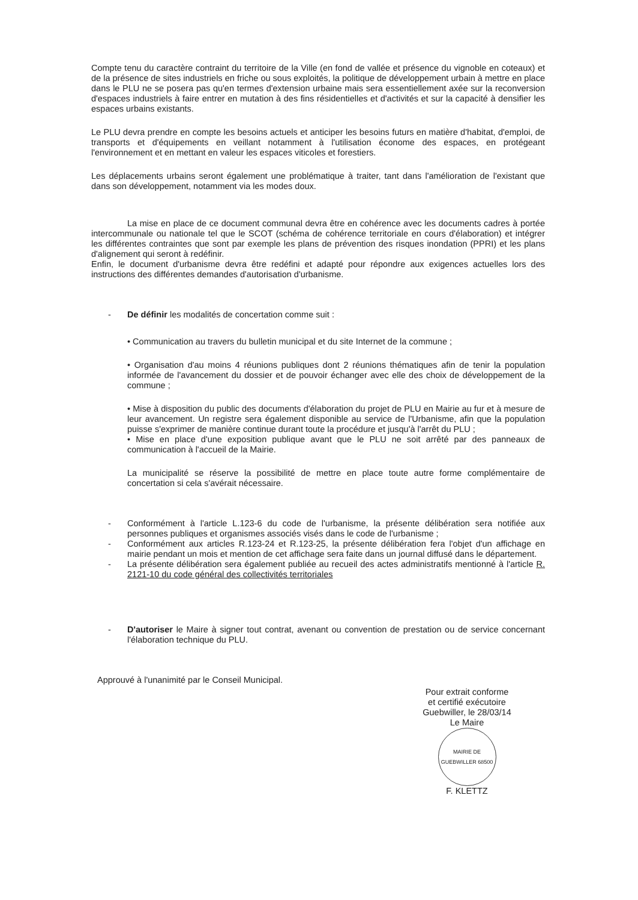Compte tenu du caractère contraint du territoire de la Ville (en fond de vallée et présence du vignoble en coteaux) et de la présence de sites industriels en friche ou sous exploités, la politique de développement urbain à mettre en place dans le PLU ne se posera pas qu'en termes d'extension urbaine mais sera essentiellement axée sur la reconversion d'espaces industriels à faire entrer en mutation à des fins résidentielles et d'activités et sur la capacité à densifier les espaces urbains existants.
Le PLU devra prendre en compte les besoins actuels et anticiper les besoins futurs en matière d'habitat, d'emploi, de transports et d'équipements en veillant notamment à l'utilisation économe des espaces, en protégeant l'environnement et en mettant en valeur les espaces viticoles et forestiers.
Les déplacements urbains seront également une problématique à traiter, tant dans l'amélioration de l'existant que dans son développement, notamment via les modes doux.
La mise en place de ce document communal devra être en cohérence avec les documents cadres à portée intercommunale ou nationale tel que le SCOT (schéma de cohérence territoriale en cours d'élaboration) et intégrer les différentes contraintes que sont par exemple les plans de prévention des risques inondation (PPRI) et les plans d'alignement qui seront à redéfinir.
Enfin, le document d'urbanisme devra être redéfini et adapté pour répondre aux exigences actuelles lors des instructions des différentes demandes d'autorisation d'urbanisme.
- De définir les modalités de concertation comme suit :
• Communication au travers du bulletin municipal et du site Internet de la commune ;
• Organisation d'au moins 4 réunions publiques dont 2 réunions thématiques afin de tenir la population informée de l'avancement du dossier et de pouvoir échanger avec elle des choix de développement de la commune ;
• Mise à disposition du public des documents d'élaboration du projet de PLU en Mairie au fur et à mesure de leur avancement. Un registre sera également disponible au service de l'Urbanisme, afin que la population puisse s'exprimer de manière continue durant toute la procédure et jusqu'à l'arrêt du PLU ;
• Mise en place d'une exposition publique avant que le PLU ne soit arrêté par des panneaux de communication à l'accueil de la Mairie.
La municipalité se réserve la possibilité de mettre en place toute autre forme complémentaire de concertation si cela s'avérait nécessaire.
- Conformément à l'article L.123-6 du code de l'urbanisme, la présente délibération sera notifiée aux personnes publiques et organismes associés visés dans le code de l'urbanisme ;
- Conformément aux articles R.123-24 et R.123-25, la présente délibération fera l'objet d'un affichage en mairie pendant un mois et mention de cet affichage sera faite dans un journal diffusé dans le département.
- La présente délibération sera également publiée au recueil des actes administratifs mentionné à l'article R. 2121-10 du code général des collectivités territoriales
- D'autoriser le Maire à signer tout contrat, avenant ou convention de prestation ou de service concernant l'élaboration technique du PLU.
Approuvé à l'unanimité par le Conseil Municipal.
Pour extrait conforme
et certifié exécutoire
Guebwiller, le 28/03/14
Le Maire
MAIRIE DE GUEBWILLER 68500
F. KLETTZ